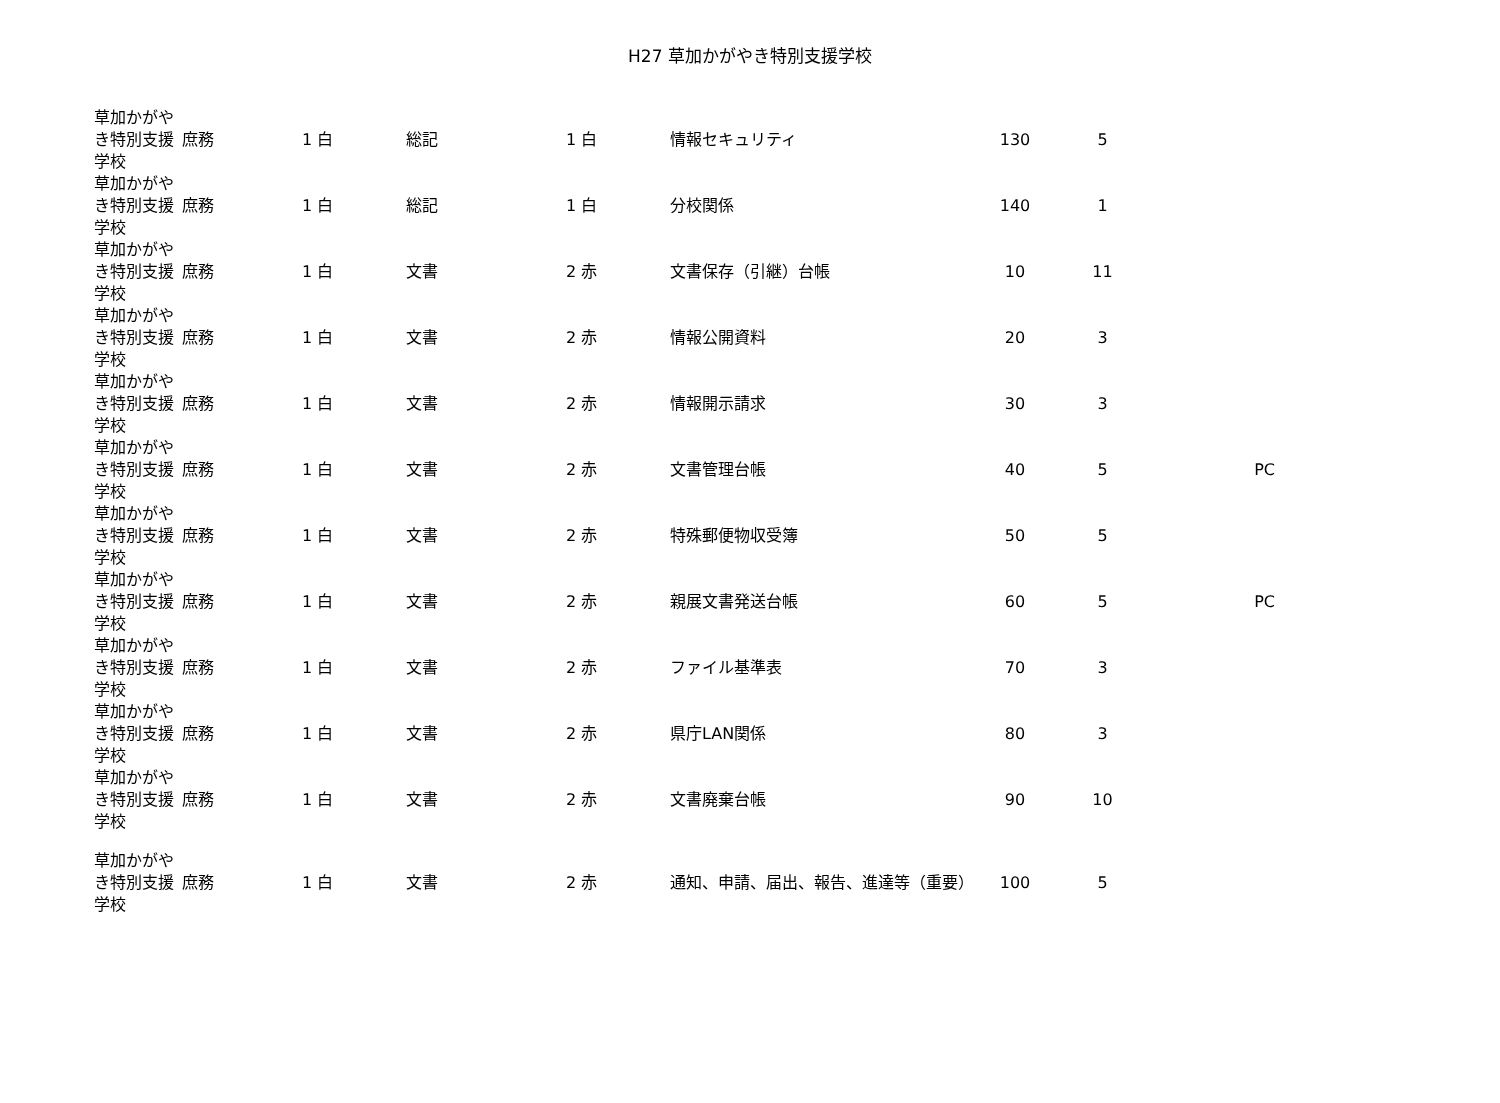H27 草加かがやき特別支援学校
| 草加かがやき特別支援学校 | 庶務 | 1 白 | 総記 | 1 白 | 情報セキュリティ | 130 | 5 | |
| 草加かがやき特別支援学校 | 庶務 | 1 白 | 総記 | 1 白 | 分校関係 | 140 | 1 | |
| 草加かがやき特別支援学校 | 庶務 | 1 白 | 文書 | 2 赤 | 文書保存（引継）台帳 | 10 | 11 | |
| 草加かがやき特別支援学校 | 庶務 | 1 白 | 文書 | 2 赤 | 情報公開資料 | 20 | 3 | |
| 草加かがやき特別支援学校 | 庶務 | 1 白 | 文書 | 2 赤 | 情報開示請求 | 30 | 3 | |
| 草加かがやき特別支援学校 | 庶務 | 1 白 | 文書 | 2 赤 | 文書管理台帳 | 40 | 5 | PC |
| 草加かがやき特別支援学校 | 庶務 | 1 白 | 文書 | 2 赤 | 特殊郵便物収受簿 | 50 | 5 | |
| 草加かがやき特別支援学校 | 庶務 | 1 白 | 文書 | 2 赤 | 親展文書発送台帳 | 60 | 5 | PC |
| 草加かがやき特別支援学校 | 庶務 | 1 白 | 文書 | 2 赤 | ファイル基準表 | 70 | 3 | |
| 草加かがやき特別支援学校 | 庶務 | 1 白 | 文書 | 2 赤 | 県庁LAN関係 | 80 | 3 | |
| 草加かがやき特別支援学校 | 庶務 | 1 白 | 文書 | 2 赤 | 文書廃棄台帳 | 90 | 10 | |
| 草加かがやき特別支援学校 | 庶務 | 1 白 | 文書 | 2 赤 | 通知、申請、届出、報告、進達等（重要） | 100 | 5 | |